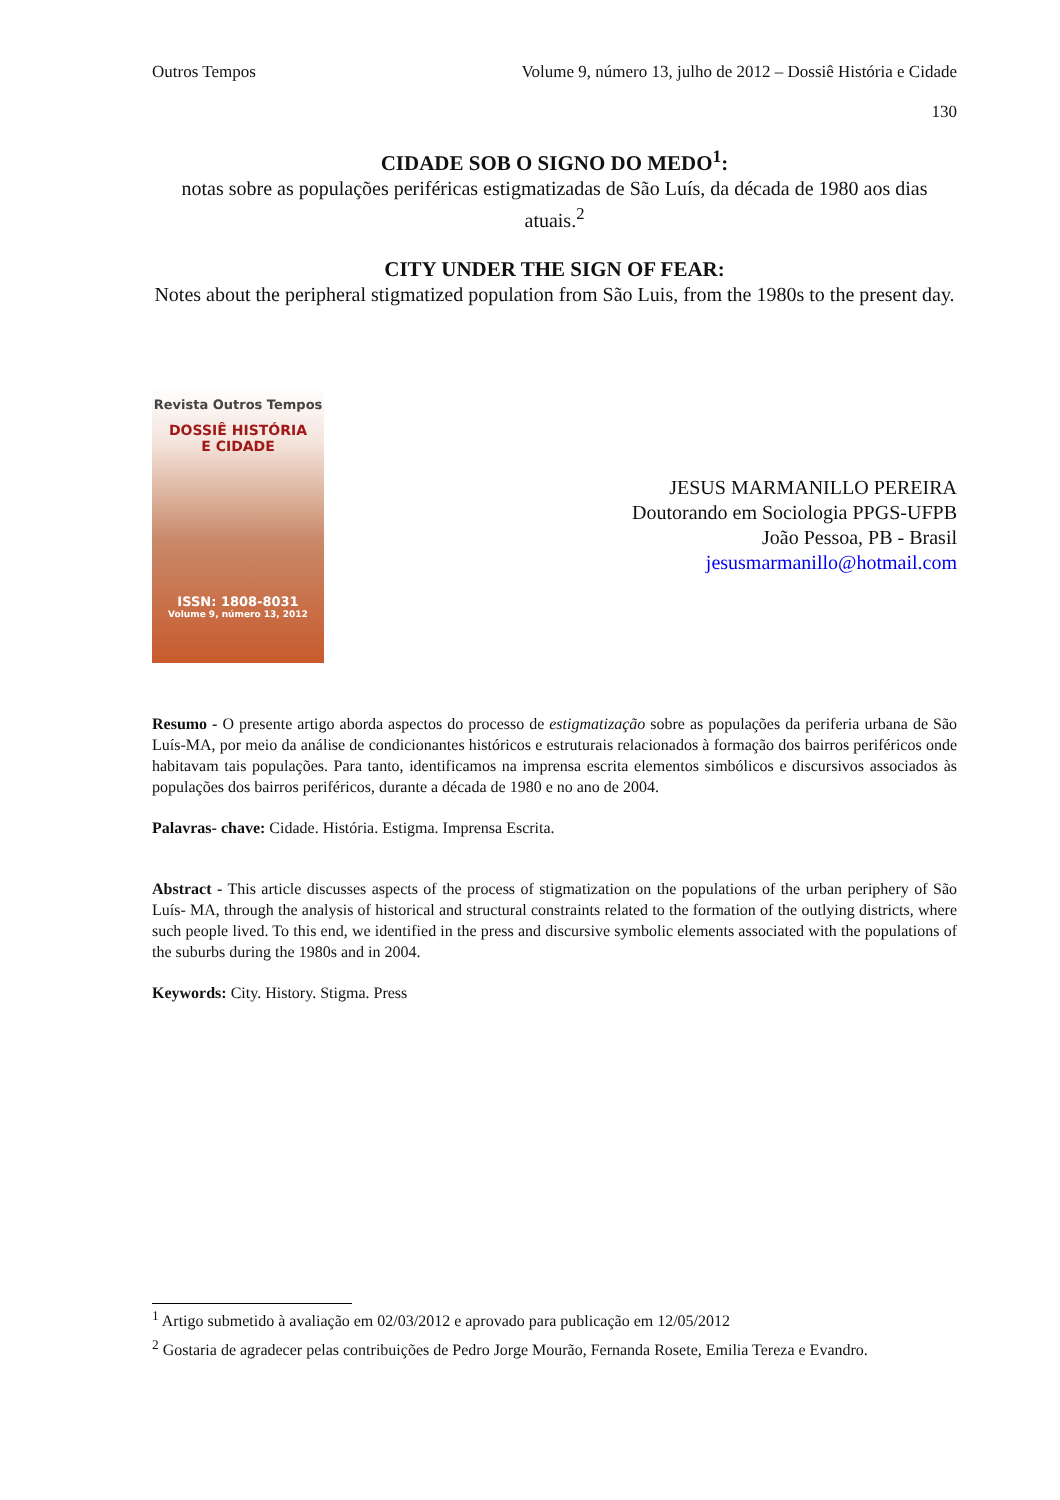Outros Tempos Volume 9, número 13, julho de 2012 – Dossiê História e Cidade
130
CIDADE SOB O SIGNO DO MEDO<sup>1</sup>:
notas sobre as populações periféricas estigmatizadas de São Luís, da década de 1980 aos dias atuais.<sup>2</sup>
CITY UNDER THE SIGN OF FEAR:
Notes about the peripheral stigmatized population from São Luis, from the 1980s to the present day.
Revista Outros Tempos
DOSSIÊ HISTÓRIA
E CIDADE
ISSN: 1808-8031
Volume 9, número 13, 2012
JESUS MARMANILLO PEREIRA
Doutorando em Sociologia PPGS-UFPB
João Pessoa, PB - Brasil
jesusmarmanillo@hotmail.com
Resumo - O presente artigo aborda aspectos do processo de estigmatização sobre as populações da periferia urbana de São Luís-MA, por meio da análise de condicionantes históricos e estruturais relacionados à formação dos bairros periféricos onde habitavam tais populações. Para tanto, identificamos na imprensa escrita elementos simbólicos e discursivos associados às populações dos bairros periféricos, durante a década de 1980 e no ano de 2004.
Palavras- chave: Cidade. História. Estigma. Imprensa Escrita.
Abstract - This article discusses aspects of the process of stigmatization on the populations of the urban periphery of São Luís- MA, through the analysis of historical and structural constraints related to the formation of the outlying districts, where such people lived. To this end, we identified in the press and discursive symbolic elements associated with the populations of the suburbs during the 1980s and in 2004.
Keywords: City. History. Stigma. Press
<sup>1</sup> Artigo submetido à avaliação em 02/03/2012 e aprovado para publicação em 12/05/2012
<sup>2</sup> Gostaria de agradecer pelas contribuições de Pedro Jorge Mourão, Fernanda Rosete, Emilia Tereza e Evandro.